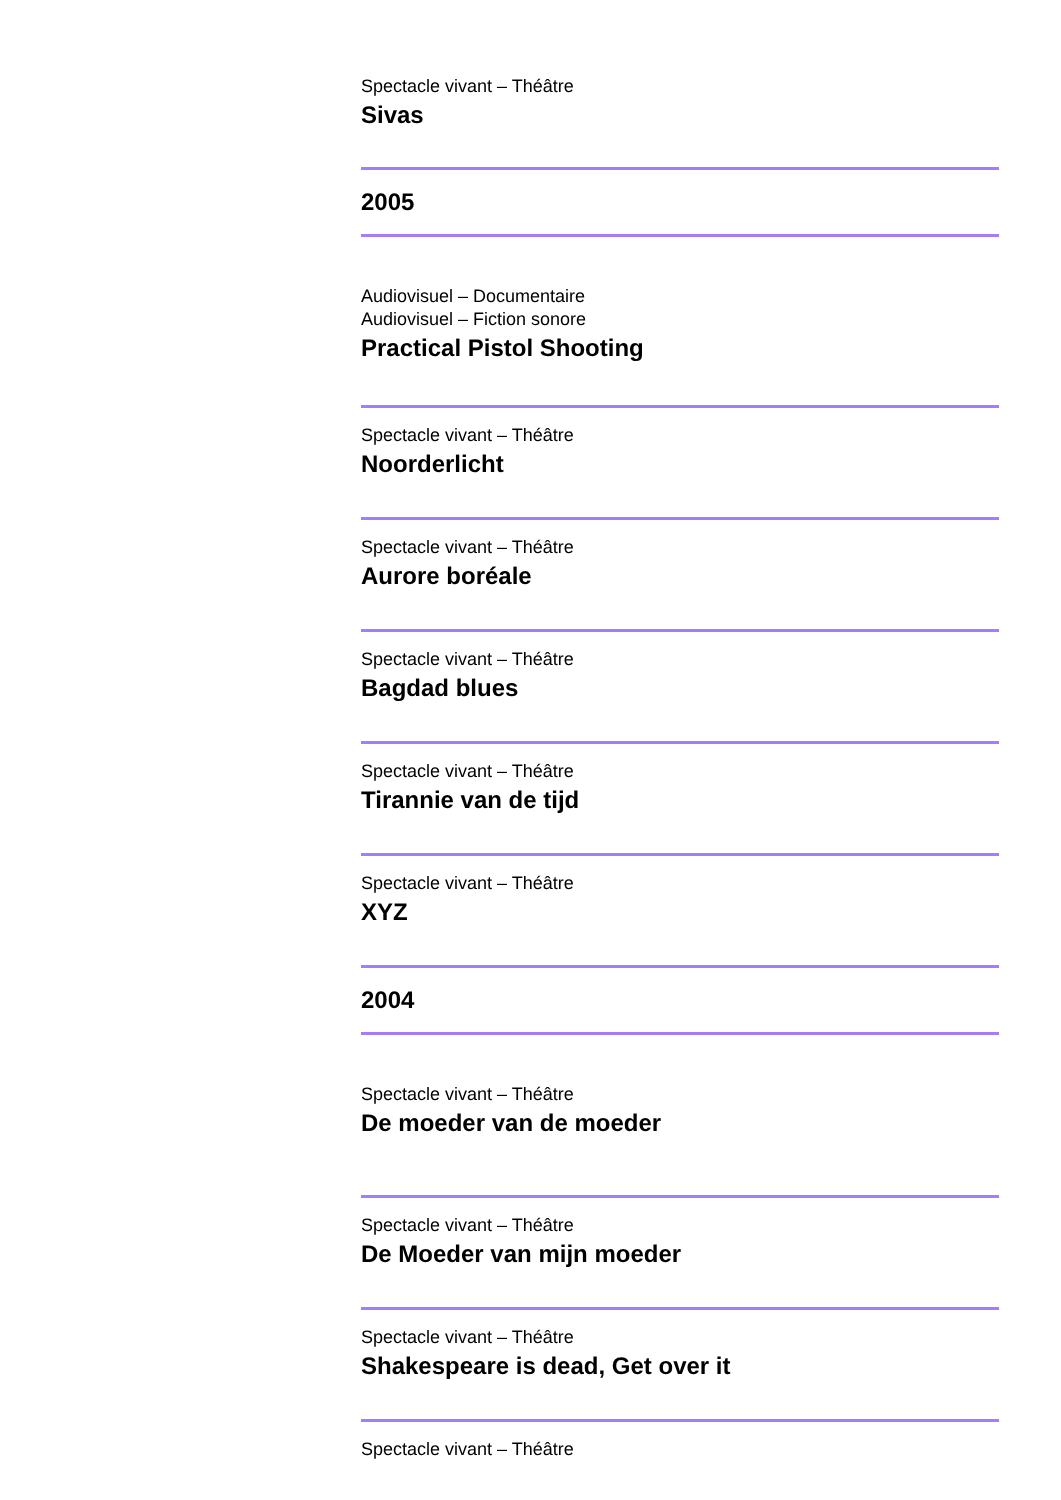Spectacle vivant – Théâtre
Sivas
2005
Audiovisuel – Documentaire
Audiovisuel – Fiction sonore
Practical Pistol Shooting
Spectacle vivant – Théâtre
Noorderlicht
Spectacle vivant – Théâtre
Aurore boréale
Spectacle vivant – Théâtre
Bagdad blues
Spectacle vivant – Théâtre
Tirannie van de tijd
Spectacle vivant – Théâtre
XYZ
2004
Spectacle vivant – Théâtre
De moeder van de moeder
Spectacle vivant – Théâtre
De Moeder van mijn moeder
Spectacle vivant – Théâtre
Shakespeare is dead, Get over it
Spectacle vivant – Théâtre